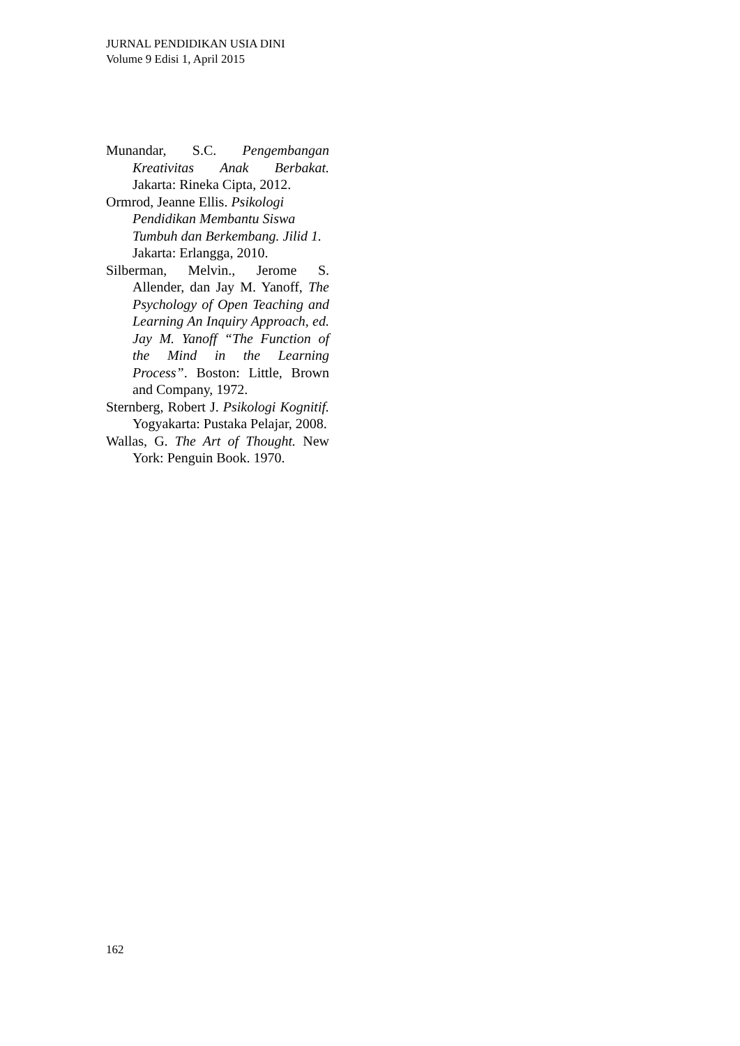JURNAL PENDIDIKAN USIA DINI
Volume 9 Edisi 1, April 2015
Munandar, S.C. Pengembangan Kreativitas Anak Berbakat. Jakarta: Rineka Cipta, 2012.
Ormrod, Jeanne Ellis. Psikologi Pendidikan Membantu Siswa Tumbuh dan Berkembang. Jilid 1. Jakarta: Erlangga, 2010.
Silberman, Melvin., Jerome S. Allender, dan Jay M. Yanoff, The Psychology of Open Teaching and Learning An Inquiry Approach, ed. Jay M. Yanoff “The Function of the Mind in the Learning Process”. Boston: Little, Brown and Company, 1972.
Sternberg, Robert J. Psikologi Kognitif. Yogyakarta: Pustaka Pelajar, 2008.
Wallas, G. The Art of Thought. New York: Penguin Book. 1970.
162